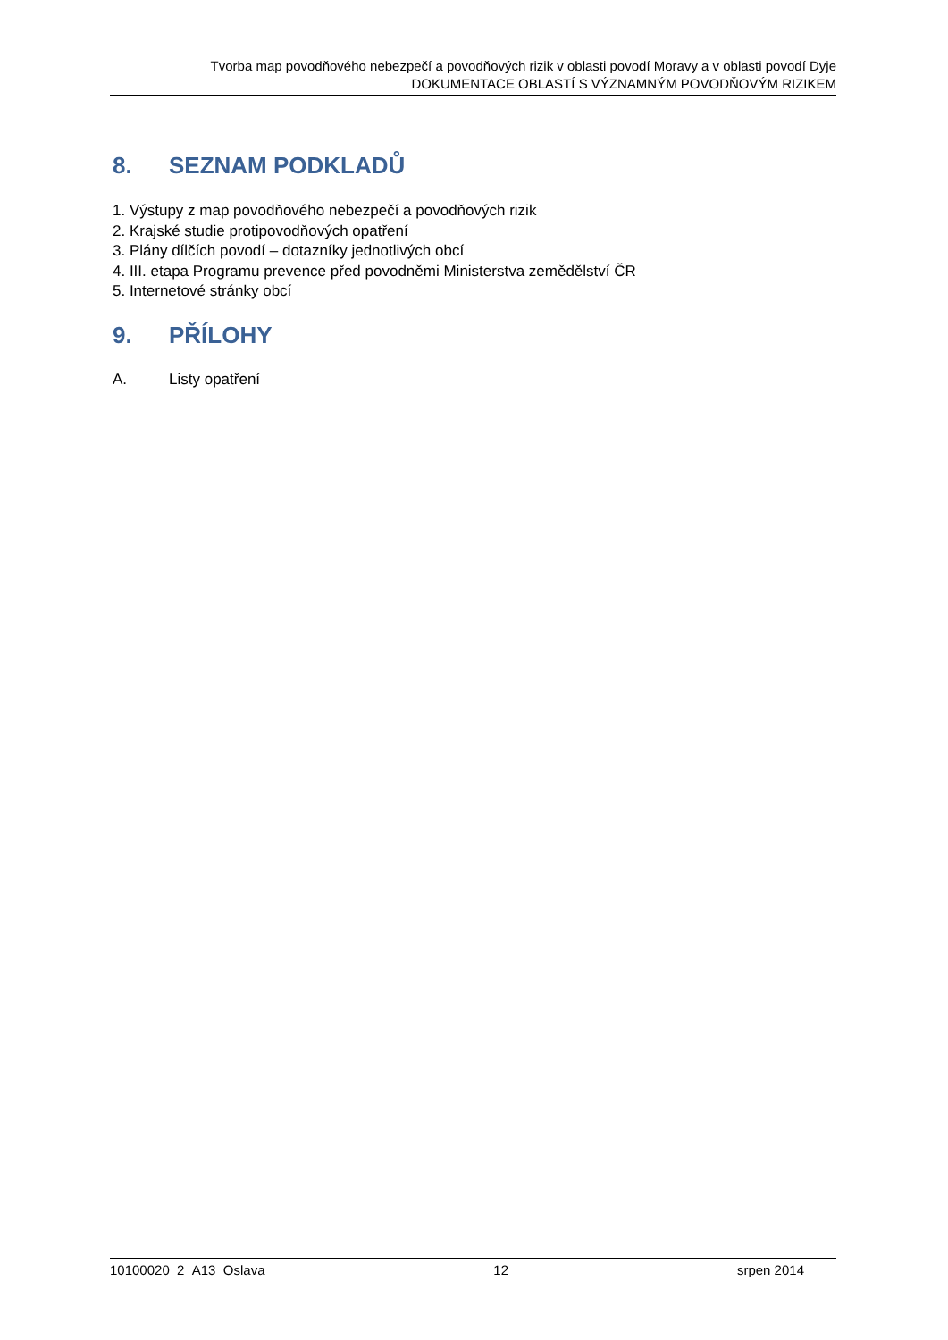Tvorba map povodňového nebezpečí a povodňových rizik v oblasti povodí Moravy a v oblasti povodí Dyje
DOKUMENTACE OBLASTÍ S VÝZNAMNÝM POVODŇOVÝM RIZIKEM
8. SEZNAM PODKLADŮ
1. Výstupy z map povodňového nebezpečí a povodňových rizik
2. Krajské studie protipovodňových opatření
3. Plány dílčích povodí – dotazníky jednotlivých obcí
4. III. etapa Programu prevence před povodněmi Ministerstva zemědělství ČR
5. Internetové stránky obcí
9. PŘÍLOHY
A. Listy opatření
10100020_2_A13_Oslava 12 srpen 2014